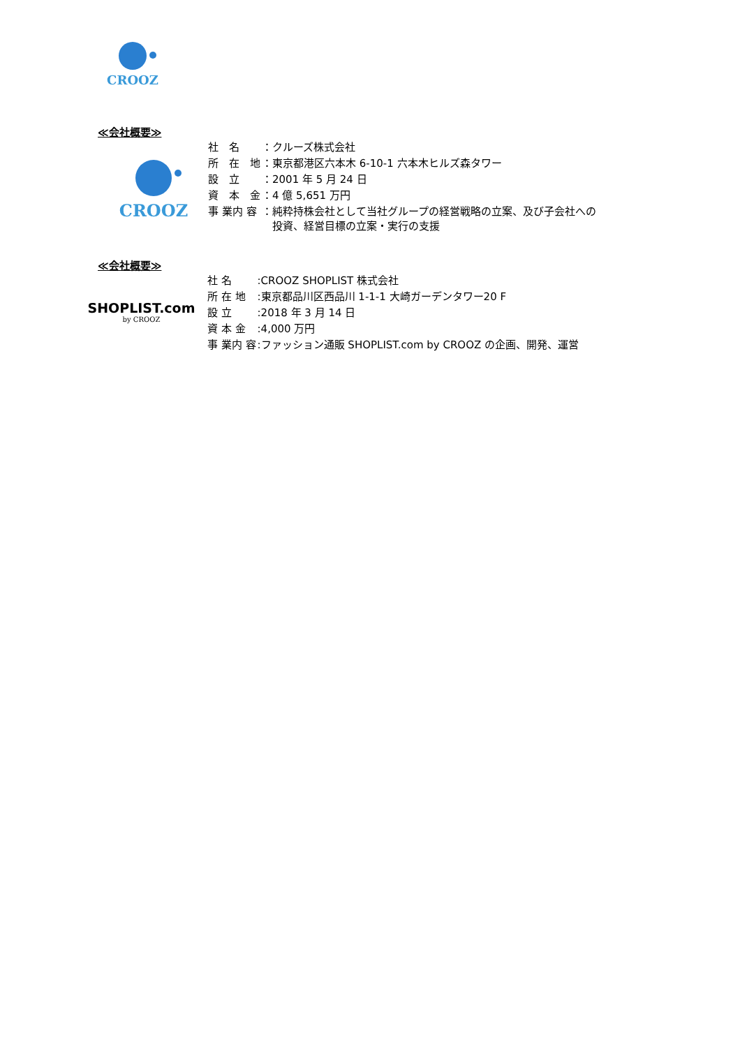CROOZ
≪会社概要≫
CROOZ
| 社 名 | ：クルーズ株式会社 |
| 所 在 地 | ：東京都港区六本木 6-10-1 六本木ヒルズ森タワー |
| 設 立 | ：2001 年 5 月 24 日 |
| 資 本 金 | ：4 億 5,651 万円 |
| 事 業内 容 | ：純粋持株会社として当社グループの経営戦略の立案、及び子会社への 投資、経営目標の立案・実行の支援 |
≪会社概要≫
SHOPLIST.com
by CROOZ
| 社 名 | :CROOZ SHOPLIST 株式会社 |
| 所 在 地 | :東京都品川区西品川 1-1-1 大崎ガーデンタワー20 F |
| 設 立 | :2018 年 3 月 14 日 |
| 資 本 金 | :4,000 万円 |
| 事 業内 容 | :ファッション通販 SHOPLIST.com by CROOZ の企画、開発、運営 |